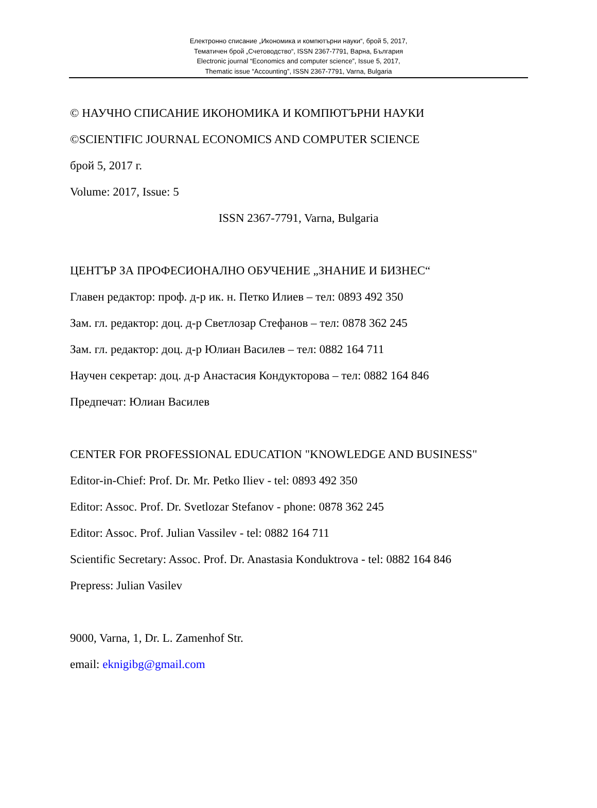Електронно списание „Икономика и компютърни науки“, брой 5, 2017,
Тематичен брой „Счетоводство“, ISSN 2367-7791, Варна, България
Electronic journal “Economics and computer science”, Issue 5, 2017,
Thematic issue “Accounting”, ISSN 2367-7791, Varna, Bulgaria
© НАУЧНО СПИСАНИЕ ИКОНОМИКА И КОМПЮТЪРНИ НАУКИ
©SCIENTIFIC JOURNAL ECONOMICS AND COMPUTER SCIENCE
брой 5, 2017 г.
Volume: 2017, Issue: 5
ISSN 2367-7791, Varna, Bulgaria
ЦЕНТЪР ЗА ПРОФЕСИОНАЛНО ОБУЧЕНИЕ „ЗНАНИЕ И БИЗНЕС“
Главен редактор: проф. д-р ик. н. Петко Илиев – тел: 0893 492 350
Зам. гл. редактор: доц. д-р Светлозар Стефанов – тел: 0878 362 245
Зам. гл. редактор: доц. д-р Юлиан Василев – тел: 0882 164 711
Научен секретар: доц. д-р Анастасия Кондукторова – тел: 0882 164 846
Предпечат: Юлиан Василев
CENTER FOR PROFESSIONAL EDUCATION "KNOWLEDGE AND BUSINESS"
Editor-in-Chief: Prof. Dr. Mr. Petko Iliev - tel: 0893 492 350
Editor: Assoc. Prof. Dr. Svetlozar Stefanov - phone: 0878 362 245
Editor: Assoc. Prof. Julian Vassilev - tel: 0882 164 711
Scientific Secretary: Assoc. Prof. Dr. Anastasia Konduktrova - tel: 0882 164 846
Prepress: Julian Vasilev
9000, Varna, 1, Dr. L. Zamenhof Str.
email: eknigibg@gmail.com